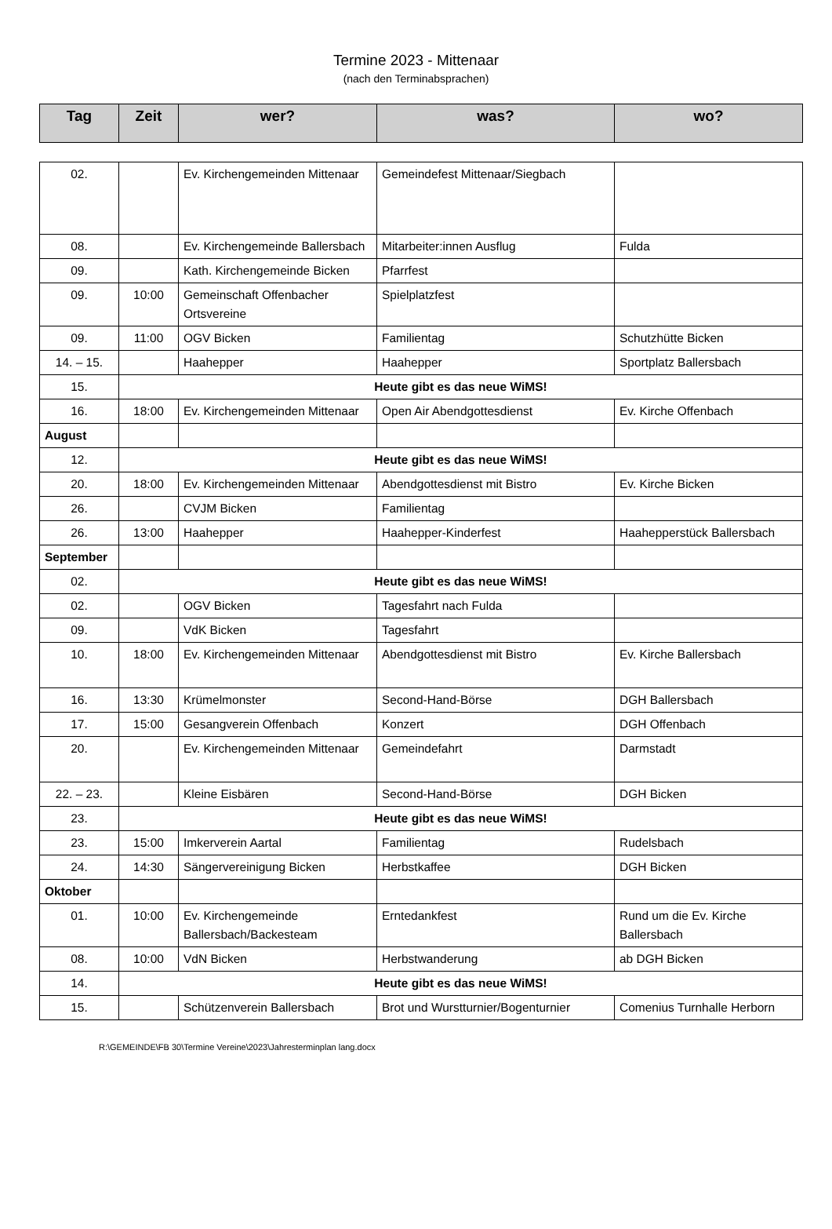Termine 2023 - Mittenaar
(nach den Terminabsprachen)
| Tag | Zeit | wer? | was? | wo? |
| --- | --- | --- | --- | --- |
| 02. | | Ev. Kirchengemeinden Mittenaar | Gemeindefest Mittenaar/Siegbach | |
| 08. | | Ev. Kirchengemeinde Ballersbach | Mitarbeiter:innen Ausflug | Fulda |
| 09. | | Kath. Kirchengemeinde Bicken | Pfarrfest | |
| 09. | 10:00 | Gemeinschaft Offenbacher Ortsvereine | Spielplatzfest | |
| 09. | 11:00 | OGV Bicken | Familientag | Schutzhütte Bicken |
| 14. – 15. | | Haahepper | Haahepper | Sportplatz Ballersbach |
| 15. | Heute gibt es das neue WiMS! | | | |
| 16. | 18:00 | Ev. Kirchengemeinden Mittenaar | Open Air Abendgottesdienst | Ev. Kirche Offenbach |
| August | | | | |
| 12. | Heute gibt es das neue WiMS! | | | |
| 20. | 18:00 | Ev. Kirchengemeinden Mittenaar | Abendgottesdienst mit Bistro | Ev. Kirche Bicken |
| 26. | | CVJM Bicken | Familientag | |
| 26. | 13:00 | Haahepper | Haahepper-Kinderfest | Haahepperstück Ballersbach |
| September | | | | |
| 02. | Heute gibt es das neue WiMS! | | | |
| 02. | | OGV Bicken | Tagesfahrt nach Fulda | |
| 09. | | VdK Bicken | Tagesfahrt | |
| 10. | 18:00 | Ev. Kirchengemeinden Mittenaar | Abendgottesdienst mit Bistro | Ev. Kirche Ballersbach |
| 16. | 13:30 | Krümelmonster | Second-Hand-Börse | DGH Ballersbach |
| 17. | 15:00 | Gesangverein Offenbach | Konzert | DGH Offenbach |
| 20. | | Ev. Kirchengemeinden Mittenaar | Gemeindefahrt | Darmstadt |
| 22. – 23. | | Kleine Eisbären | Second-Hand-Börse | DGH Bicken |
| 23. | Heute gibt es das neue WiMS! | | | |
| 23. | 15:00 | Imkerverein Aartal | Familientag | Rudelsbach |
| 24. | 14:30 | Sängervereinigung Bicken | Herbstkaffee | DGH Bicken |
| Oktober | | | | |
| 01. | 10:00 | Ev. Kirchengemeinde Ballersbach/Backesteam | Erntedankfest | Rund um die Ev. Kirche Ballersbach |
| 08. | 10:00 | VdN Bicken | Herbstwanderung | ab DGH Bicken |
| 14. | Heute gibt es das neue WiMS! | | | |
| 15. | | Schützenverein Ballersbach | Brot und Wurstturnier/Bogenturnier | Comenius Turnhalle Herborn |
R:\GEMEINDE\FB 30\Termine Vereine\2023\Jahresterminplan lang.docx